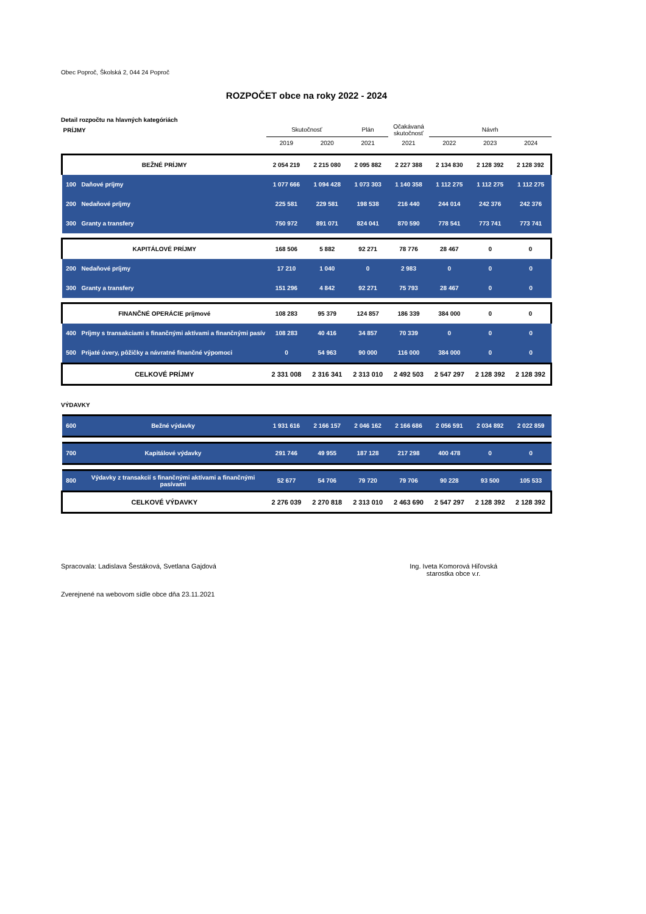Obec Poproč, Školská 2, 044 24 Poproč
ROZPOČET obce na roky 2022 - 2024
Detail rozpočtu na hlavných kategóriách
| PRÍJMY | | Skutočnosť | | Plán | Očakávaná skutočnosť | Návrh | | |
| | | 2019 | 2020 | 2021 | 2021 | 2022 | 2023 | 2024 |
| BEŽNÉ PRÍJMY | | 2 054 219 | 2 215 080 | 2 095 882 | 2 227 388 | 2 134 830 | 2 128 392 | 2 128 392 |
| 100 | Daňové príjmy | 1 077 666 | 1 094 428 | 1 073 303 | 1 140 358 | 1 112 275 | 1 112 275 | 1 112 275 |
| 200 | Nedaňové príjmy | 225 581 | 229 581 | 198 538 | 216 440 | 244 014 | 242 376 | 242 376 |
| 300 | Granty a transfery | 750 972 | 891 071 | 824 041 | 870 590 | 778 541 | 773 741 | 773 741 |
| KAPITÁLOVÉ PRÍJMY | | 168 506 | 5 882 | 92 271 | 78 776 | 28 467 | 0 | 0 |
| 200 | Nedaňové príjmy | 17 210 | 1 040 | 0 | 2 983 | 0 | 0 | 0 |
| 300 | Granty a transfery | 151 296 | 4 842 | 92 271 | 75 793 | 28 467 | 0 | 0 |
| FINANČNÉ OPERÁCIE príjmové | | 108 283 | 95 379 | 124 857 | 186 339 | 384 000 | 0 | 0 |
| 400 | Príjmy s transakciami s finančnými aktívami a finančnými pasív | 108 283 | 40 416 | 34 857 | 70 339 | 0 | 0 | 0 |
| 500 | Prijaté úvery, pôžičky a návratné finančné výpomoci | 0 | 54 963 | 90 000 | 116 000 | 384 000 | 0 | 0 |
| CELKOVÉ PRÍJMY | | 2 331 008 | 2 316 341 | 2 313 010 | 2 492 503 | 2 547 297 | 2 128 392 | 2 128 392 |
VÝDAVKY
| 600 | Bežné výdavky | 1 931 616 | 2 166 157 | 2 046 162 | 2 166 686 | 2 056 591 | 2 034 892 | 2 022 859 |
| 700 | Kapitálové výdavky | 291 746 | 49 955 | 187 128 | 217 298 | 400 478 | 0 | 0 |
| 800 | Výdavky z transakcií s finančnými aktívami a finančnými pasívami | 52 677 | 54 706 | 79 720 | 79 706 | 90 228 | 93 500 | 105 533 |
| CELKOVÉ VÝDAVKY | | 2 276 039 | 2 270 818 | 2 313 010 | 2 463 690 | 2 547 297 | 2 128 392 | 2 128 392 |
Spracovala: Ladislava Šestáková, Svetlana Gajdová
Ing. Iveta Komorová Hiľovská
starostka obce v.r.
Zverejnené na webovom sídle obce dňa 23.11.2021